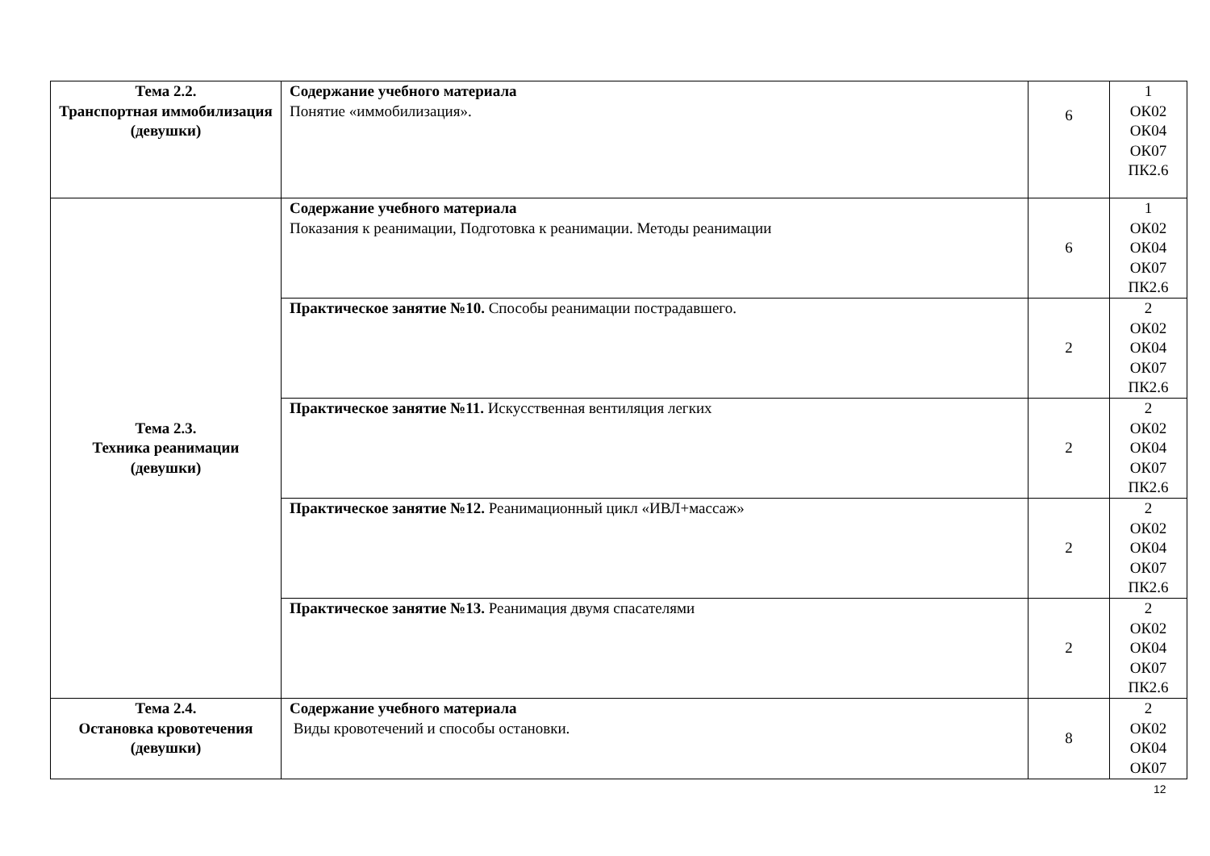| Тема 2.2. Транспортная иммобилизация (девушки) | Содержание учебного материала Понятие «иммобилизация». | 6 | 1 ОК02 ОК04 ОК07 ПК2.6 |
| Тема 2.3. Техника реанимации (девушки) | Содержание учебного материала Показания к реанимации, Подготовка к реанимации. Методы реанимации | 6 | 1 ОК02 ОК04 ОК07 ПК2.6 |
| | Практическое занятие №10. Способы реанимации пострадавшего. | 2 | 2 ОК02 ОК04 ОК07 ПК2.6 |
| | Практическое занятие №11. Искусственная вентиляция легких | 2 | 2 ОК02 ОК04 ОК07 ПК2.6 |
| | Практическое занятие №12. Реанимационный цикл «ИВЛ+массаж» | 2 | 2 ОК02 ОК04 ОК07 ПК2.6 |
| | Практическое занятие №13. Реанимация двумя спасателями | 2 | 2 ОК02 ОК04 ОК07 ПК2.6 |
| Тема 2.4. Остановка кровотечения (девушки) | Содержание учебного материала Виды кровотечений и способы остановки. | 8 | 2 ОК02 ОК04 ОК07 |
12